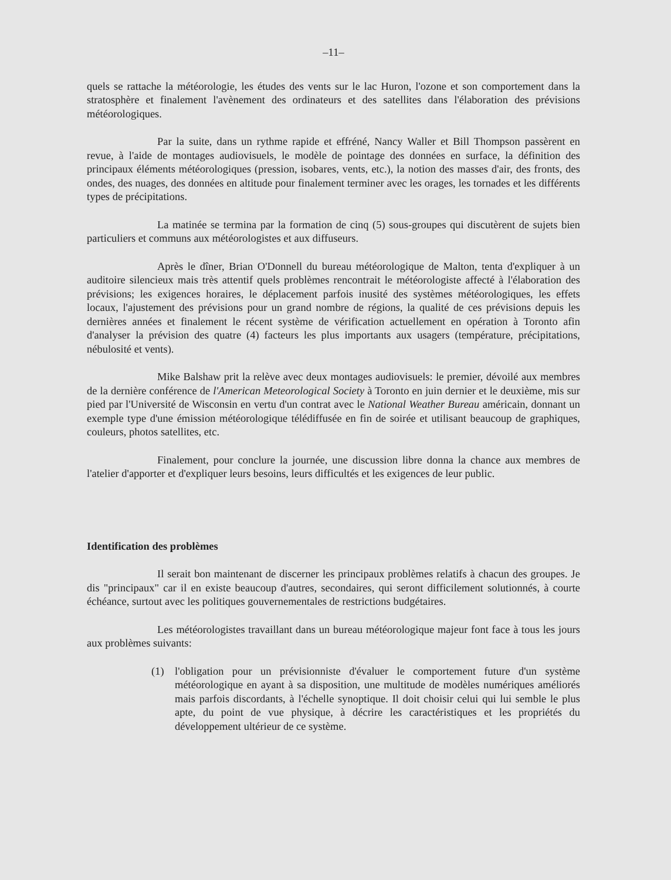–11–
quels se rattache la météorologie, les études des vents sur le lac Huron, l'ozone et son comportement dans la stratosphère et finalement l'avènement des ordinateurs et des satellites dans l'élaboration des prévisions météorologiques.
Par la suite, dans un rythme rapide et effréné, Nancy Waller et Bill Thompson passèrent en revue, à l'aide de montages audiovisuels, le modèle de pointage des données en surface, la définition des principaux éléments météorologiques (pression, isobares, vents, etc.), la notion des masses d'air, des fronts, des ondes, des nuages, des données en altitude pour finalement terminer avec les orages, les tornades et les différents types de précipitations.
La matinée se termina par la formation de cinq (5) sous-groupes qui discutèrent de sujets bien particuliers et communs aux météorologistes et aux diffuseurs.
Après le dîner, Brian O'Donnell du bureau météorologique de Malton, tenta d'expliquer à un auditoire silencieux mais très attentif quels problèmes rencontrait le météorologiste affecté à l'élaboration des prévisions; les exigences horaires, le déplacement parfois inusité des systèmes météorologiques, les effets locaux, l'ajustement des prévisions pour un grand nombre de régions, la qualité de ces prévisions depuis les dernières années et finalement le récent système de vérification actuellement en opération à Toronto afin d'analyser la prévision des quatre (4) facteurs les plus importants aux usagers (température, précipitations, nébulosité et vents).
Mike Balshaw prit la relève avec deux montages audiovisuels: le premier, dévoilé aux membres de la dernière conférence de l'American Meteorological Society à Toronto en juin dernier et le deuxième, mis sur pied par l'Université de Wisconsin en vertu d'un contrat avec le National Weather Bureau américain, donnant un exemple type d'une émission météorologique télédiffusée en fin de soirée et utilisant beaucoup de graphiques, couleurs, photos satellites, etc.
Finalement, pour conclure la journée, une discussion libre donna la chance aux membres de l'atelier d'apporter et d'expliquer leurs besoins, leurs difficultés et les exigences de leur public.
Identification des problèmes
Il serait bon maintenant de discerner les principaux problèmes relatifs à chacun des groupes. Je dis "principaux" car il en existe beaucoup d'autres, secondaires, qui seront difficilement solutionnés, à courte échéance, surtout avec les politiques gouvernementales de restrictions budgétaires.
Les météorologistes travaillant dans un bureau météorologique majeur font face à tous les jours aux problèmes suivants:
(1) l'obligation pour un prévisionniste d'évaluer le comportement future d'un système météorologique en ayant à sa disposition, une multitude de modèles numériques améliorés mais parfois discordants, à l'échelle synoptique. Il doit choisir celui qui lui semble le plus apte, du point de vue physique, à décrire les caractéristiques et les propriétés du développement ultérieur de ce système.